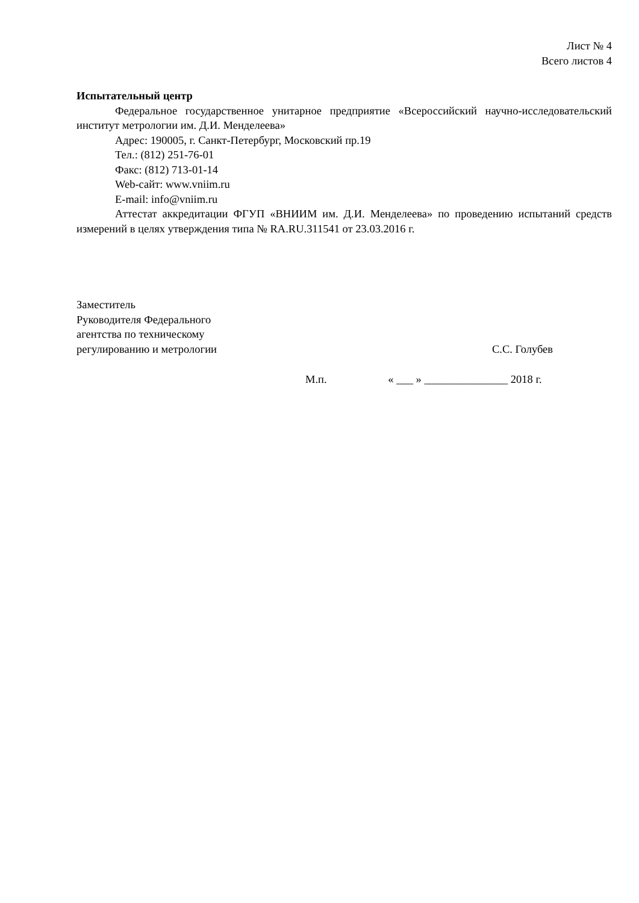Лист № 4
Всего листов 4
Испытательный центр
Федеральное государственное унитарное предприятие «Всероссийский научно-исследовательский институт метрологии им. Д.И. Менделеева»
Адрес: 190005, г. Санкт-Петербург, Московский пр.19
Тел.: (812) 251-76-01
Факс: (812) 713-01-14
Web-сайт: www.vniim.ru
E-mail: info@vniim.ru
Аттестат аккредитации ФГУП «ВНИИМ им. Д.И. Менделеева» по проведению испытаний средств измерений в целях утверждения типа № RA.RU.311541 от 23.03.2016 г.
Заместитель
Руководителя Федерального
агентства по техническому
регулированию и метрологии
С.С. Голубев
М.п. « ___ » _______________ 2018 г.